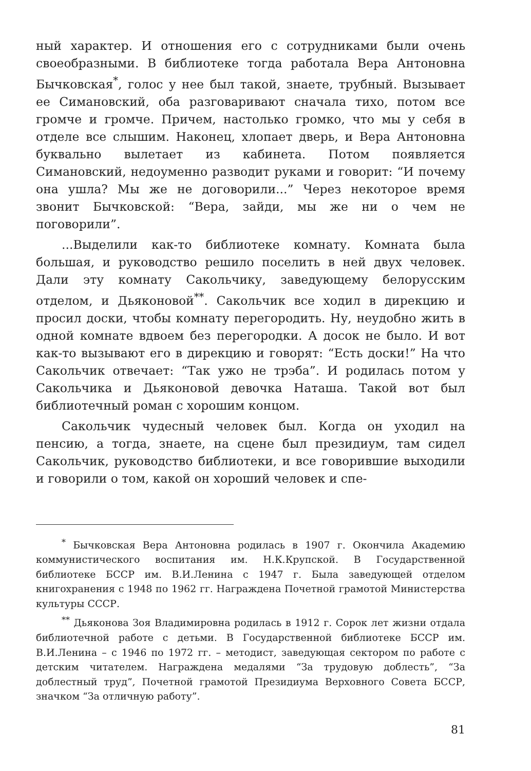ный характер. И отношения его с сотрудниками были очень своеобразными. В библиотеке тогда работала Вера Антоновна Бычковская<sup>*</sup>, голос у нее был такой, знаете, трубный. Вызывает ее Симановский, оба разговаривают сначала тихо, потом все громче и громче. Причем, настолько громко, что мы у себя в отделе все слышим. Наконец, хлопает дверь, и Вера Антоновна буквально вылетает из кабинета. Потом появляется Симановский, недоуменно разводит руками и говорит: “И почему она ушла? Мы же не договорили...” Через некоторое время звонит Бычковской: “Вера, зайди, мы же ни о чем не поговорили”.
...Выделили как-то библиотеке комнату. Комната была большая, и руководство решило поселить в ней двух человек. Дали эту комнату Сакольчику, заведующему белорусским отделом, и Дьяконовой<sup>**</sup>. Сакольчик все ходил в дирекцию и просил доски, чтобы комнату перегородить. Ну, неудобно жить в одной комнате вдвоем без перегородки. А досок не было. И вот как-то вызывают его в дирекцию и говорят: “Есть доски!” На что Сакольчик отвечает: “Так ужо не трэба”. И родилась потом у Сакольчика и Дьяконовой девочка Наташа. Такой вот был библиотечный роман с хорошим концом.
Сакольчик чудесный человек был. Когда он уходил на пенсию, а тогда, знаете, на сцене был президиум, там сидел Сакольчик, руководство библиотеки, и все говорившие выходили и говорили о том, какой он хороший человек и спе-
<sup>*</sup> Бычковская Вера Антоновна родилась в 1907 г. Окончила Академию коммунистического воспитания им. Н.К.Крупской. В Государственной библиотеке БССР им. В.И.Ленина с 1947 г. Была заведующей отделом книгохранения с 1948 по 1962 гг. Награждена Почетной грамотой Министерства культуры СССР.
<sup>**</sup> Дьяконова Зоя Владимировна родилась в 1912 г. Сорок лет жизни отдала библиотечной работе с детьми. В Государственной библиотеке БССР им. В.И.Ленина – с 1946 по 1972 гг. – методист, заведующая сектором по работе с детским читателем. Награждена медалями “За трудовую доблесть”, “За доблестный труд”, Почетной грамотой Президиума Верховного Совета БССР, значком “За отличную работу”.
81